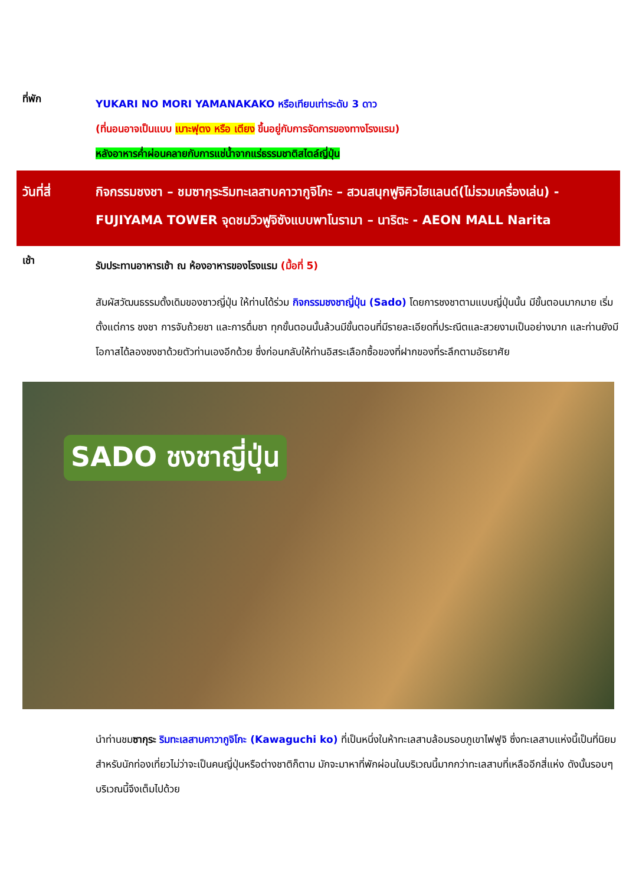ที่พัก
YUKARI NO MORI YAMANAKAKO หรือเทียบเท่าระดับ 3 ดาว
(ที่นอนอาจเป็นแบบ เบาะฟุตง หรือ เตียง ขึ้นอยู่กับการจัดการของทางโรงแรม)
หลังอาหารค่ำผ่อนคลายกับการแช่น้ำจากแร่ธรรมชาติสไตล์ญี่ปุ่น
วันที่สี่ กิจกรรมชงชา – ชมซากุระริมทะเลสาบคาวากูจิโกะ – สวนสนุกฟูจิคิวไฮแลนด์(ไม่รวมเครื่องเล่น) - FUJIYAMA TOWER จุดชมวิวฟูจิซังแบบพาโนรามา – นาริตะ - AEON MALL Narita
เช้า
รับประทานอาหารเช้า ณ ห้องอาหารของโรงแรม (มื้อที่ 5)
สัมผัสวัฒนธรรมดั้งเดิมของชาวญี่ปุ่น ให้ท่านได้ร่วม กิจกรรมชงชาญี่ปุ่น (Sado) โดยการชงชาตามแบบญี่ปุ่นนั้น มีขั้นตอนมากมาย เริ่มตั้งแต่การ ชงชา การจับถ้วยชา และการดื่มชา ทุกขั้นตอนนั้นล้วนมีขั้นตอนที่มีรายละเอียดที่ประณีตและสวยงามเป็นอย่างมาก และท่านยังมีโอกาสได้ลองชงชาด้วยตัวท่านเองอีกด้วย ซึ่งก่อนกลับให้ท่านอิสระเลือกซื้อของที่ฝากของที่ระลึกตามอัธยาศัย
SADO ชงชาญี่ปุ่น
นำท่านชมซากุระ ริมทะเลสาบคาวากูจิโกะ (Kawaguchi ko) ที่เป็นหนึ่งในห้าทะเลสาบล้อมรอบภูเขาไฟฟูจิ ซึ่งทะเลสาบแห่งนี้เป็นที่นิยมสำหรับนักท่องเที่ยวไม่ว่าจะเป็นคนญี่ปุ่นหรือต่างชาติก็ตาม มักจะมาหาที่พักผ่อนในบริเวณนี้มากกว่าทะเลสาบที่เหลืออีกสี่แห่ง ดังนั้นรอบๆ บริเวณนี้จึงเต็มไปด้วย